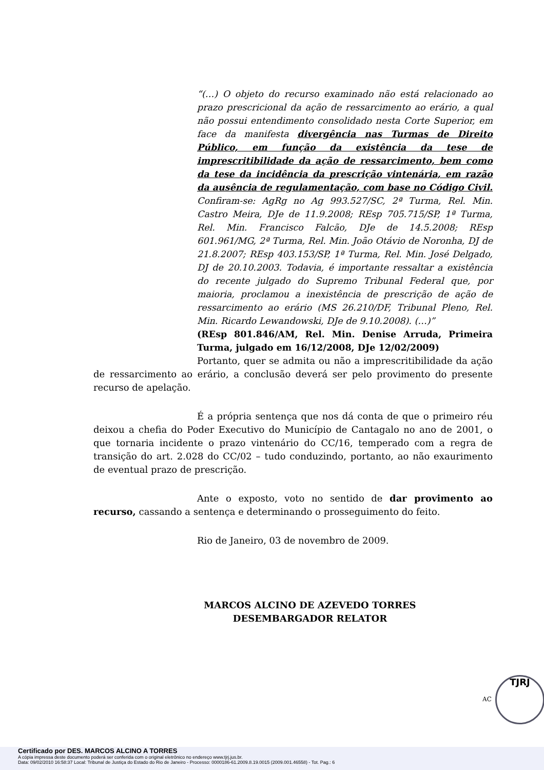“(…) O objeto do recurso examinado não está relacionado ao prazo prescricional da ação de ressarcimento ao erário, a qual não possui entendimento consolidado nesta Corte Superior, em face da manifesta divergência nas Turmas de Direito Público, em função da existência da tese de imprescritibilidade da ação de ressarcimento, bem como da tese da incidência da prescrição vintenária, em razão da ausência de regulamentação, com base no Código Civil. Confiram-se: AgRg no Ag 993.527/SC, 2ª Turma, Rel. Min. Castro Meira, DJe de 11.9.2008; REsp 705.715/SP, 1ª Turma, Rel. Min. Francisco Falcão, DJe de 14.5.2008; REsp 601.961/MG, 2ª Turma, Rel. Min. João Otávio de Noronha, DJ de 21.8.2007; REsp 403.153/SP, 1ª Turma, Rel. Min. José Delgado, DJ de 20.10.2003. Todavia, é importante ressaltar a existência do recente julgado do Supremo Tribunal Federal que, por maioria, proclamou a inexistência de prescrição de ação de ressarcimento ao erário (MS 26.210/DF, Tribunal Pleno, Rel. Min. Ricardo Lewandowski, DJe de 9.10.2008). (…)”
(REsp 801.846/AM, Rel. Min. Denise Arruda, Primeira Turma, julgado em 16/12/2008, DJe 12/02/2009)
Portanto, quer se admita ou não a imprescritibilidade da ação de ressarcimento ao erário, a conclusão deverá ser pelo provimento do presente recurso de apelação.
É a própria sentença que nos dá conta de que o primeiro réu deixou a chefia do Poder Executivo do Município de Cantagalo no ano de 2001, o que tornaria incidente o prazo vintenário do CC/16, temperado com a regra de transição do art. 2.028 do CC/02 – tudo conduzindo, portanto, ao não exaurimento de eventual prazo de prescrição.
Ante o exposto, voto no sentido de dar provimento ao recurso, cassando a sentença e determinando o prosseguimento do feito.
Rio de Janeiro, 03 de novembro de 2009.
MARCOS ALCINO DE AZEVEDO TORRES
DESEMBARGADOR RELATOR
AC
TJRJ
Certificado por DES. MARCOS ALCINO A TORRES
A cópia impressa deste documento poderá ser conferida com o original eletrônico no endereço www.tjrj.jus.br.
Data: 09/02/2010 16:58:37 Local: Tribunal de Justiça do Estado do Rio de Janeiro - Processo: 0000186-61.2009.8.19.0015 (2009.001.46558) - Tot. Pag.: 6